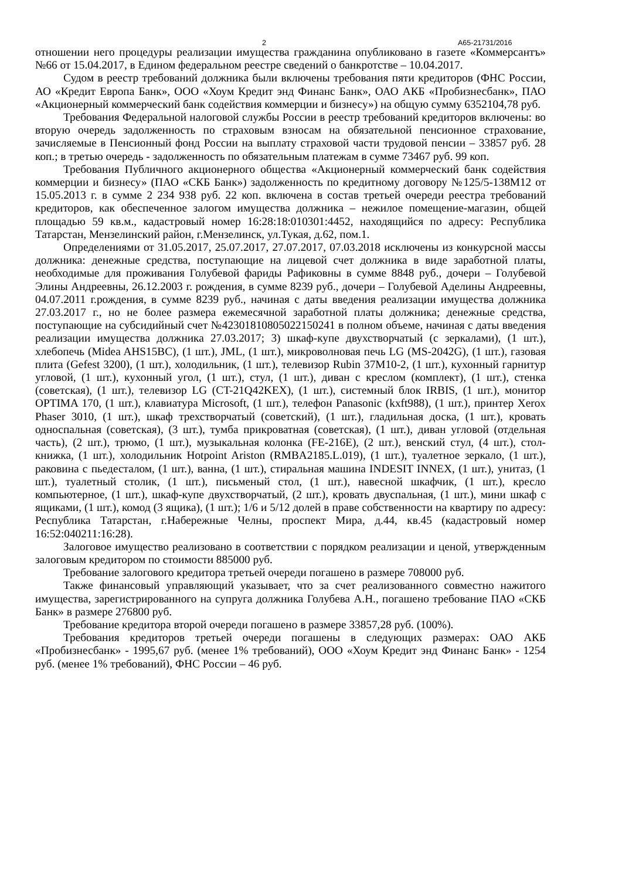2 А65-21731/2016
отношении него процедуры реализации имущества гражданина опубликовано в газете «Коммерсантъ» №66 от 15.04.2017, в Едином федеральном реестре сведений о банкротстве – 10.04.2017.
Судом в реестр требований должника были включены требования пяти кредиторов (ФНС России, АО «Кредит Европа Банк», ООО «Хоум Кредит энд Финанс Банк», ОАО АКБ «Пробизнесбанк», ПАО «Акционерный коммерческий банк содействия коммерции и бизнесу») на общую сумму 6352104,78 руб.
Требования Федеральной налоговой службы России в реестр требований кредиторов включены: во вторую очередь задолженность по страховым взносам на обязательной пенсионное страхование, зачисляемые в Пенсионный фонд России на выплату страховой части трудовой пенсии – 33857 руб. 28 коп.; в третью очередь - задолженность по обязательным платежам в сумме 73467 руб. 99 коп.
Требования Публичного акционерного общества «Акционерный коммерческий банк содействия коммерции и бизнесу» (ПАО «СКБ Банк») задолженность по кредитному договору №125/5-138М12 от 15.05.2013 г. в сумме 2 234 938 руб. 22 коп. включена в состав третьей очереди реестра требований кредиторов, как обеспеченное залогом имущества должника – нежилое помещение-магазин, общей площадью 59 кв.м., кадастровый номер 16:28:18:010301:4452, находящийся по адресу: Республика Татарстан, Мензелинский район, г.Мензелинск, ул.Тукая, д.62, пом.1.
Определениями от 31.05.2017, 25.07.2017, 27.07.2017, 07.03.2018 исключены из конкурсной массы должника: денежные средства, поступающие на лицевой счет должника в виде заработной платы, необходимые для проживания Голубевой фариды Рафиковны в сумме 8848 руб., дочери – Голубевой Элины Андреевны, 26.12.2003 г. рождения, в сумме 8239 руб., дочери – Голубевой Аделины Андреевны, 04.07.2011 г.рождения, в сумме 8239 руб., начиная с даты введения реализации имущества должника 27.03.2017 г., но не более размера ежемесячной заработной платы должника; денежные средства, поступающие на субсидийный счет №42301810805022150241 в полном объеме, начиная с даты введения реализации имущества должника 27.03.2017; 3) шкаф-купе двухстворчатый (с зеркалами), (1 шт.), хлебопечь (Midea AHS15BC), (1 шт.), JML, (1 шт.), микроволновая печь LG (MS-2042G), (1 шт.), газовая плита (Gefest 3200), (1 шт.), холодильник, (1 шт.), телевизор Rubin 37M10-2, (1 шт.), кухонный гарнитур угловой, (1 шт.), кухонный угол, (1 шт.), стул, (1 шт.), диван с креслом (комплект), (1 шт.), стенка (советская), (1 шт.), телевизор LG (CT-21Q42KEX), (1 шт.), системный блок IRBIS, (1 шт.), монитор OPTIMA 170, (1 шт.), клавиатура Microsoft, (1 шт.), телефон Panasonic (kxft988), (1 шт.), принтер Xerox Phaser 3010, (1 шт.), шкаф трехстворчатый (советский), (1 шт.), гладильная доска, (1 шт.), кровать односпальная (советская), (3 шт.), тумба прикроватная (советская), (1 шт.), диван угловой (отдельная часть), (2 шт.), трюмо, (1 шт.), музыкальная колонка (FE-216E), (2 шт.), венский стул, (4 шт.), стол-книжка, (1 шт.), холодильник Hotpoint Ariston (RMBA2185.L.019), (1 шт.), туалетное зеркало, (1 шт.), раковина с пьедесталом, (1 шт.), ванна, (1 шт.), стиральная машина INDESIT INNEX, (1 шт.), унитаз, (1 шт.), туалетный столик, (1 шт.), письменый стол, (1 шт.), навесной шкафчик, (1 шт.), кресло компьютерное, (1 шт.), шкаф-купе двухстворчатый, (2 шт.), кровать двуспальная, (1 шт.), мини шкаф с ящиками, (1 шт.), комод (3 ящика), (1 шт.); 1/6 и 5/12 долей в праве собственности на квартиру по адресу: Республика Татарстан, г.Набережные Челны, проспект Мира, д.44, кв.45 (кадастровый номер 16:52:040211:16:28).
Залоговое имущество реализовано в соответствии с порядком реализации и ценой, утвержденным залоговым кредитором по стоимости 885000 руб.
Требование залогового кредитора третьей очереди погашено в размере 708000 руб.
Также финансовый управляющий указывает, что за счет реализованного совместно нажитого имущества, зарегистрированного на супруга должника Голубева А.Н., погашено требование ПАО «СКБ Банк» в размере 276800 руб.
Требование кредитора второй очереди погашено в размере 33857,28 руб. (100%).
Требования кредиторов третьей очереди погашены в следующих размерах: ОАО АКБ «Пробизнесбанк» - 1995,67 руб. (менее 1% требований), ООО «Хоум Кредит энд Финанс Банк» - 1254 руб. (менее 1% требований), ФНС России – 46 руб.